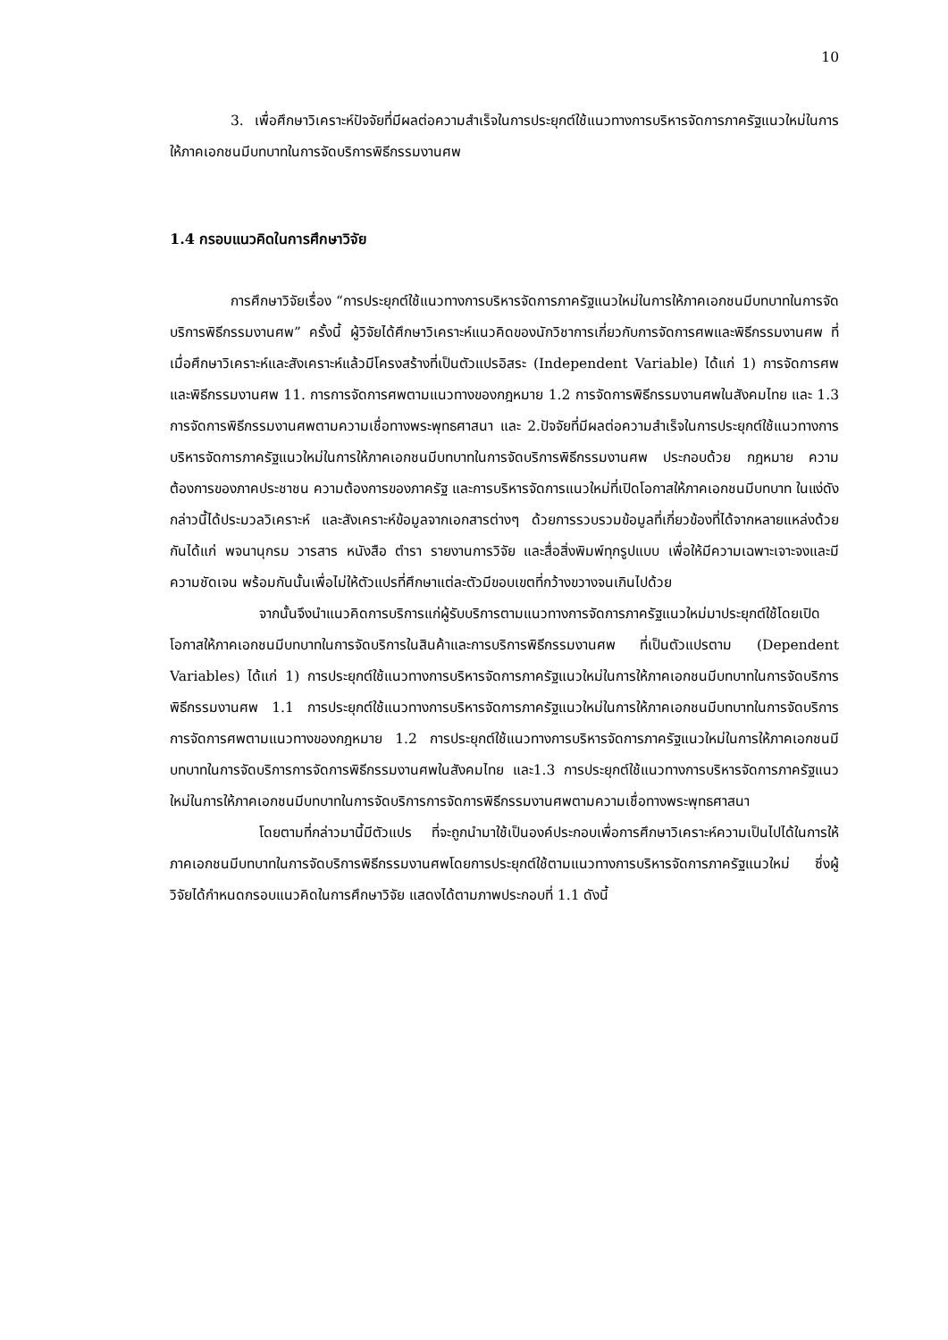10
3. เพื่อศึกษาวิเคราะห์ปัจจัยที่มีผลต่อความสำเร็จในการประยุกต์ใช้แนวทางการบริหารจัดการภาครัฐแนวใหม่ในการให้ภาคเอกชนมีบทบาทในการจัดบริการพิธีกรรมงานศพ
1.4 กรอบแนวคิดในการศึกษาวิจัย
การศึกษาวิจัยเรื่อง “การประยุกต์ใช้แนวทางการบริหารจัดการภาครัฐแนวใหม่ในการให้ภาคเอกชนมีบทบาทในการจัดบริการพิธีกรรมงานศพ” ครั้งนี้ ผู้วิจัยได้ศึกษาวิเคราะห์แนวคิดของนักวิชาการเกี่ยวกับการจัดการศพและพิธีกรรมงานศพ ที่เมื่อศึกษาวิเคราะห์และสังเคราะห์แล้วมีโครงสร้างที่เป็นตัวแปรอิสระ (Independent Variable) ได้แก่ 1) การจัดการศพและพิธีกรรมงานศพ 11. การการจัดการศพตามแนวทางของกฎหมาย 1.2 การจัดการพิธีกรรมงานศพในสังคมไทย และ 1.3 การจัดการพิธีกรรมงานศพตามความเชื่อทางพระพุทธศาสนา และ 2.ปัจจัยที่มีผลต่อความสำเร็จในการประยุกต์ใช้แนวทางการบริหารจัดการภาครัฐแนวใหม่ในการให้ภาคเอกชนมีบทบาทในการจัดบริการพิธีกรรมงานศพ ประกอบด้วย กฎหมาย ความต้องการของภาคประชาชน ความต้องการของภาครัฐ และการบริหารจัดการแนวใหม่ที่เปิดโอกาสให้ภาคเอกชนมีบทบาท ในแง่ดังกล่าวนี้ได้ประมวลวิเคราะห์ และสังเคราะห์ข้อมูลจากเอกสารต่างๆ ด้วยการรวบรวมข้อมูลที่เกี่ยวข้องที่ได้จากหลายแหล่งด้วยกันได้แก่ พจนานุกรม วารสาร หนังสือ ตำรา รายงานการวิจัย และสื่อสิ่งพิมพ์ทุกรูปแบบ เพื่อให้มีความเฉพาะเจาะจงและมีความชัดเจน พร้อมกันนั้นเพื่อไม่ให้ตัวแปรที่ศึกษาแต่ละตัวมีขอบเขตที่กว้างขวางจนเกินไปด้วย
จากนั้นจึงนำแนวคิดการบริการแก่ผู้รับบริการตามแนวทางการจัดการภาครัฐแนวใหม่มาประยุกต์ใช้โดยเปิดโอกาสให้ภาคเอกชนมีบทบาทในการจัดบริการในสินค้าและการบริการพิธีกรรมงานศพ ที่เป็นตัวแปรตาม (Dependent Variables) ได้แก่ 1) การประยุกต์ใช้แนวทางการบริหารจัดการภาครัฐแนวใหม่ในการให้ภาคเอกชนมีบทบาทในการจัดบริการพิธีกรรมงานศพ 1.1 การประยุกต์ใช้แนวทางการบริหารจัดการภาครัฐแนวใหม่ในการให้ภาคเอกชนมีบทบาทในการจัดบริการการจัดการศพตามแนวทางของกฎหมาย 1.2 การประยุกต์ใช้แนวทางการบริหารจัดการภาครัฐแนวใหม่ในการให้ภาคเอกชนมีบทบาทในการจัดบริการการจัดการพิธีกรรมงานศพในสังคมไทย และ1.3 การประยุกต์ใช้แนวทางการบริหารจัดการภาครัฐแนวใหม่ในการให้ภาคเอกชนมีบทบาทในการจัดบริการการจัดการพิธีกรรมงานศพตามความเชื่อทางพระพุทธศาสนา
โดยตามที่กล่าวมานี้มีตัวแปร ที่จะถูกนำมาใช้เป็นองค์ประกอบเพื่อการศึกษาวิเคราะห์ความเป็นไปได้ในการให้ภาคเอกชนมีบทบาทในการจัดบริการพิธีกรรมงานศพโดยการประยุกต์ใช้ตามแนวทางการบริหารจัดการภาครัฐแนวใหม่ ซึ่งผู้วิจัยได้กำหนดกรอบแนวคิดในการศึกษาวิจัย แสดงได้ตามภาพประกอบที่ 1.1 ดังนี้